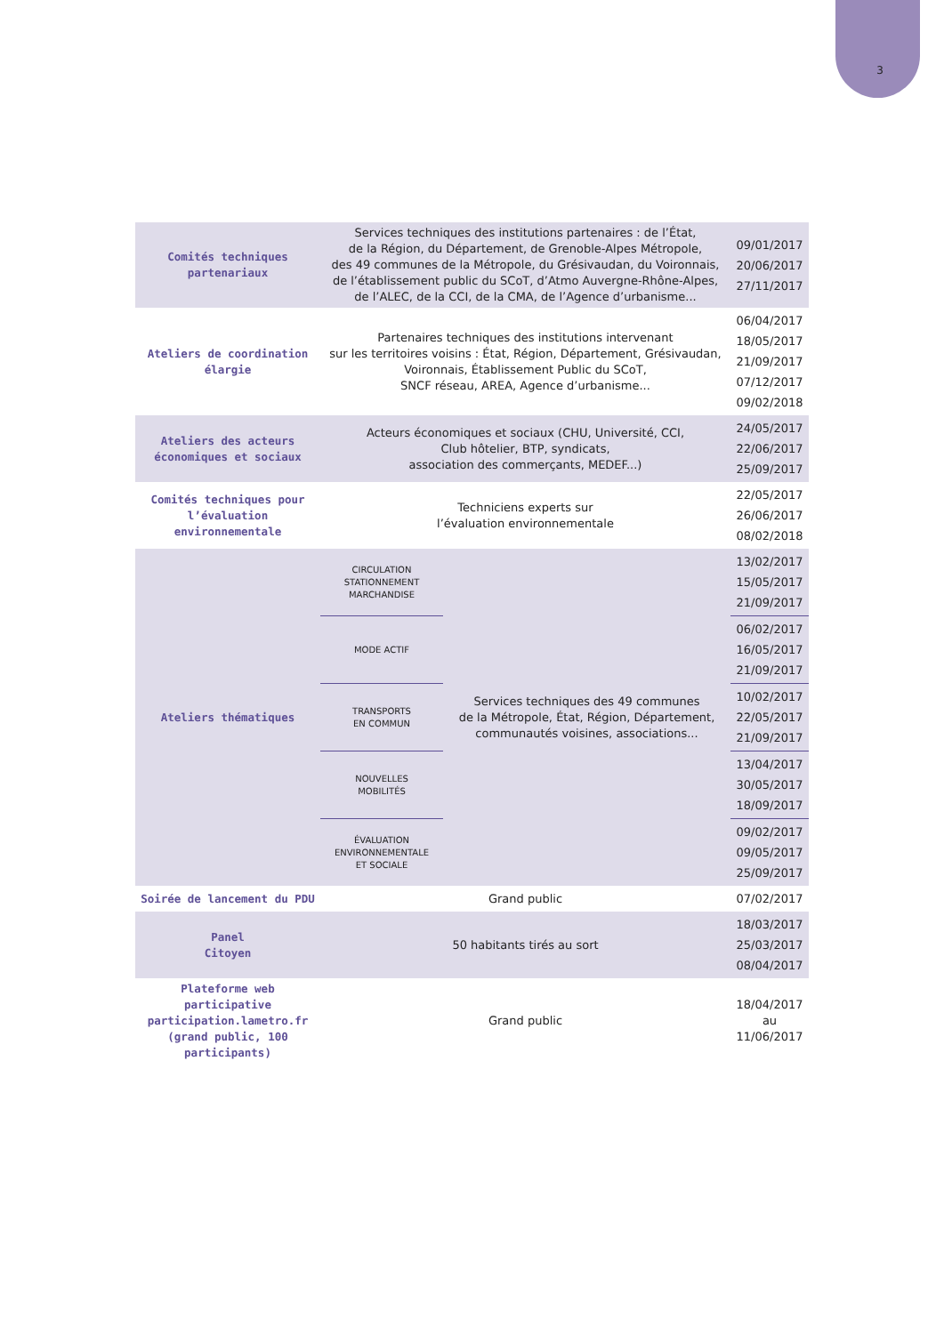3
| Comités techniques partenariaux | Services techniques des institutions partenaires : de l’État, de la Région, du Département, de Grenoble-Alpes Métropole, des 49 communes de la Métropole, du Grésivaudan, du Voironnais, de l’établissement public du SCoT, d’Atmo Auvergne-Rhône-Alpes, de l’ALEC, de la CCI, de la CMA, de l’Agence d’urbanisme... | | 09/01/2017 20/06/2017 27/11/2017 |
| Ateliers de coordination élargie | Partenaires techniques des institutions intervenant sur les territoires voisins : État, Région, Département, Grésivaudan, Voironnais, Établissement Public du SCoT, SNCF réseau, AREA, Agence d’urbanisme... | | 06/04/2017 18/05/2017 21/09/2017 07/12/2017 09/02/2018 |
| Ateliers des acteurs économiques et sociaux | Acteurs économiques et sociaux (CHU, Université, CCI, Club hôtelier, BTP, syndicats, association des commerçants, MEDEF...) | | 24/05/2017 22/06/2017 25/09/2017 |
| Comités techniques pour l’évaluation environnementale | Techniciens experts sur l’évaluation environnementale | | 22/05/2017 26/06/2017 08/02/2018 |
| Ateliers thématiques | CIRCULATION STATIONNEMENT MARCHANDISE | Services techniques des 49 communes de la Métropole, État, Région, Département, communautés voisines, associations... | 13/02/2017 15/05/2017 21/09/2017 |
| | MODE ACTIF | | 06/02/2017 16/05/2017 21/09/2017 |
| | TRANSPORTS EN COMMUN | | 10/02/2017 22/05/2017 21/09/2017 |
| | NOUVELLES MOBILITÉS | | 13/04/2017 30/05/2017 18/09/2017 |
| | ÉVALUATION ENVIRONNEMENTALE ET SOCIALE | | 09/02/2017 09/05/2017 25/09/2017 |
| Soirée de lancement du PDU | Grand public | | 07/02/2017 |
| Panel Citoyen | 50 habitants tirés au sort | | 18/03/2017 25/03/2017 08/04/2017 |
| Plateforme web participative participation.lametro.fr (grand public, 100 participants) | Grand public | | 18/04/2017 au 11/06/2017 |